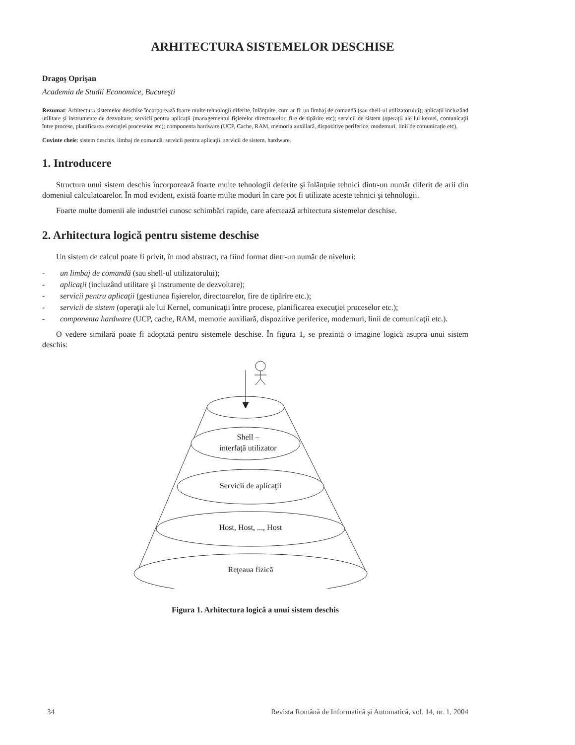ARHITECTURA SISTEMELOR DESCHISE
Dragoş Oprişan
Academia de Studii Economice, Bucureşti
Rezumat: Arhitectura sistemelor deschise încorporează foarte multe tehnologii diferite, înlănţuite, cum ar fi: un limbaj de comandă (sau shell-ul utilizatorului); aplicaţii incluzând utilitare şi instrumente de dezvoltare; servicii pentru aplicaţii (managementul fişierelor directoarelor, fire de tipărire etc); servicii de sistem (operaţii ale lui kernel, comunicaţii între procese, planificarea execuţiei proceselor etc); componenta hardware (UCP, Cache, RAM, memoria auxiliară, dispozitive periferice, modemuri, linii de comunicaţie etc).
Cuvinte cheie: sistem deschis, limbaj de comandă, servicii pentru aplicaţii, servicii de sistem, hardware.
1. Introducere
Structura unui sistem deschis încorporează foarte multe tehnologii deferite şi înlănţuie tehnici dintr-un număr diferit de arii din domeniul calculatoarelor. În mod evident, există foarte multe moduri în care pot fi utilizate aceste tehnici şi tehnologii.
Foarte multe domenii ale industriei cunosc schimbări rapide, care afectează arhitectura sistemelor deschise.
2. Arhitectura logică pentru sisteme deschise
Un sistem de calcul poate fi privit, în mod abstract, ca fiind format dintr-un număr de niveluri:
- un limbaj de comandă (sau shell-ul utilizatorului);
- aplicaţii (incluzând utilitare şi instrumente de dezvoltare);
- servicii pentru aplicaţii (gestiunea fişierelor, directoarelor, fire de tipărire etc.);
- servicii de sistem (operaţii ale lui Kernel, comunicaţii între procese, planificarea execuţiei proceselor etc.);
- componenta hardware (UCP, cache, RAM, memorie auxiliară, dispozitive periferice, modemuri, linii de comunicaţii etc.).
O vedere similară poate fi adoptată pentru sistemele deschise. În figura 1, se prezintă o imagine logică asupra unui sistem deschis:
Shell –
interfaţă utilizator
Servicii de aplicaţii
Host, Host, ..., Host
Reţeaua fizică
Figura 1. Arhitectura logică a unui sistem deschis
34 Revista Română de Informatică şi Automatică, vol. 14, nr. 1, 2004